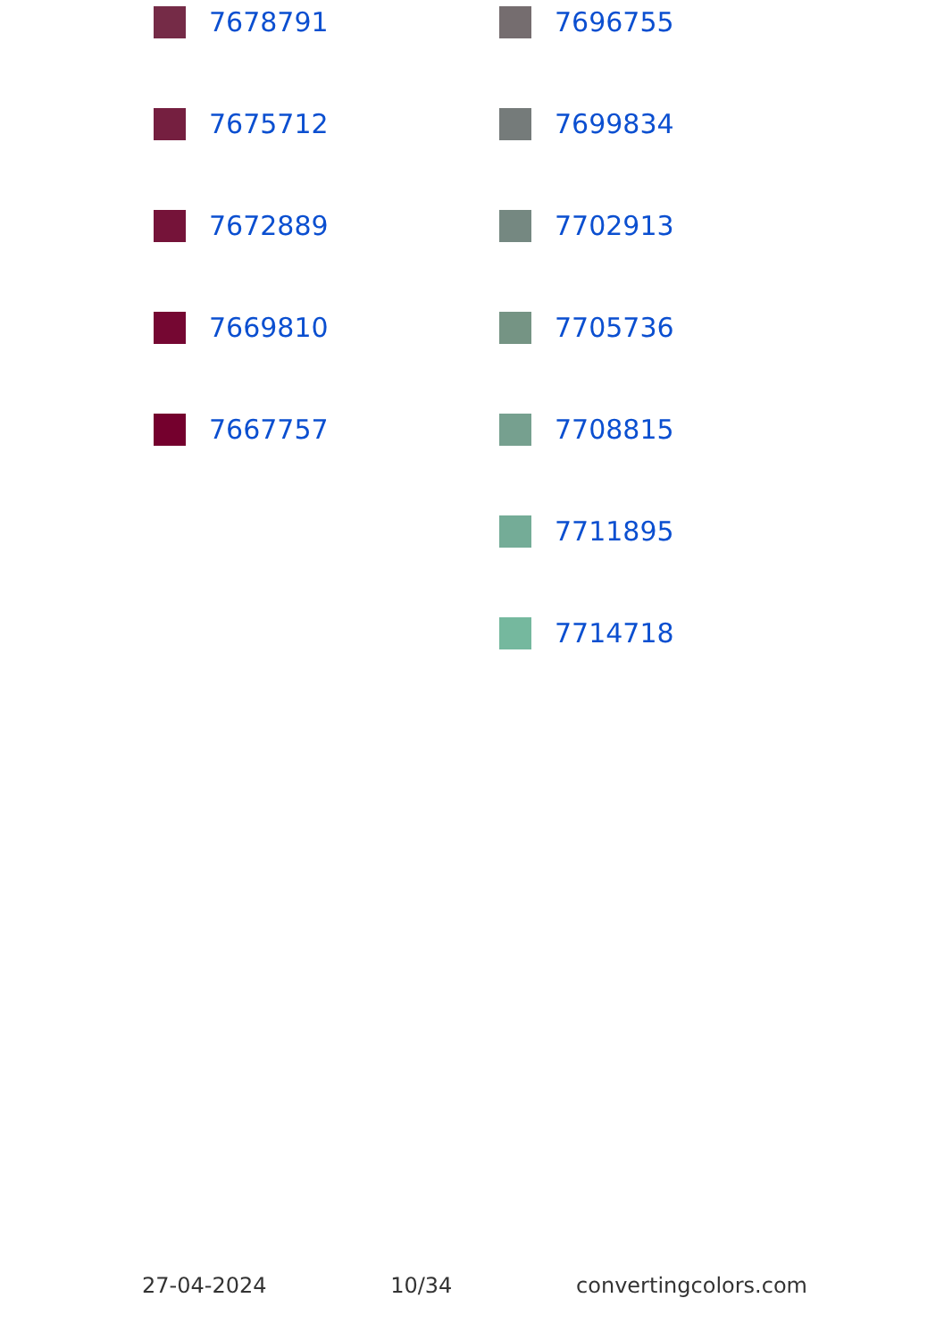7678791
7675712
7672889
7669810
7667757
7696755
7699834
7702913
7705736
7708815
7711895
7714718
27-04-2024 10/34 convertingcolors.com